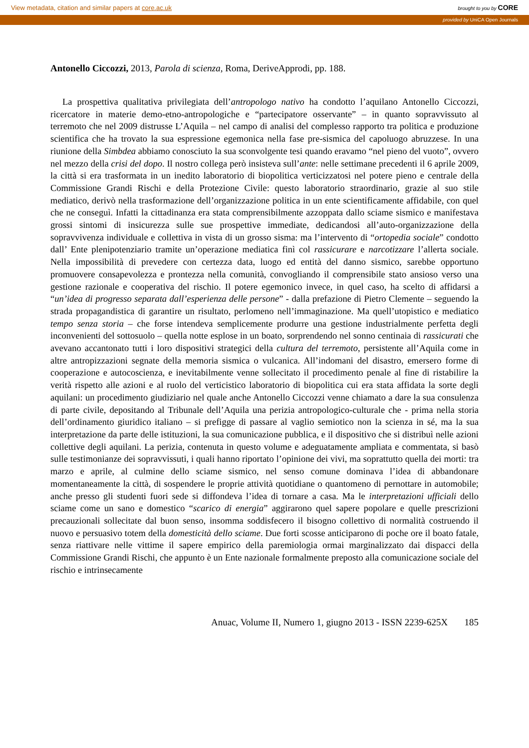View metadata, citation and similar papers at core.ac.uk brought to you by CORE
provided by UniCA Open Journals
Antonello Ciccozzi, 2013, Parola di scienza, Roma, DeriveApprodi, pp. 188.
La prospettiva qualitativa privilegiata dell’antropologo nativo ha condotto l’aquilano Antonello Ciccozzi, ricercatore in materie demo-etno-antropologiche e “partecipatore osservante” – in quanto sopravvissuto al terremoto che nel 2009 distrusse L’Aquila – nel campo di analisi del complesso rapporto tra politica e produzione scientifica che ha trovato la sua espressione egemonica nella fase pre-sismica del capoluogo abruzzese. In una riunione della Simbdea abbiamo conosciuto la sua sconvolgente tesi quando eravamo “nel pieno del vuoto”, ovvero nel mezzo della crisi del dopo. Il nostro collega però insisteva sull’ante: nelle settimane precedenti il 6 aprile 2009, la città si era trasformata in un inedito laboratorio di biopolitica verticizzatosi nel potere pieno e centrale della Commissione Grandi Rischi e della Protezione Civile: questo laboratorio straordinario, grazie al suo stile mediatico, derivò nella trasformazione dell’organizzazione politica in un ente scientificamente affidabile, con quel che ne conseguì. Infatti la cittadinanza era stata comprensibilmente azzoppata dallo sciame sismico e manifestava grossi sintomi di insicurezza sulle sue prospettive immediate, dedicandosi all’auto-organizzazione della sopravvivenza individuale e collettiva in vista di un grosso sisma: ma l’intervento di “ortopedia sociale” condotto dall’ Ente plenipotenziario tramite un’operazione mediatica finì col rassicurare e narcotizzare l’allerta sociale. Nella impossibilità di prevedere con certezza data, luogo ed entità del danno sismico, sarebbe opportuno promuovere consapevolezza e prontezza nella comunità, convogliando il comprensibile stato ansioso verso una gestione razionale e cooperativa del rischio. Il potere egemonico invece, in quel caso, ha scelto di affidarsi a “un’idea di progresso separata dall’esperienza delle persone” - dalla prefazione di Pietro Clemente – seguendo la strada propagandistica di garantire un risultato, perlomeno nell’immaginazione. Ma quell’utopistico e mediatico tempo senza storia – che forse intendeva semplicemente produrre una gestione industrialmente perfetta degli inconvenienti del sottosuolo – quella notte esplose in un boato, sorprendendo nel sonno centinaia di rassicurati che avevano accantonato tutti i loro dispositivi strategici della cultura del terremoto, persistente all’Aquila come in altre antropizzazioni segnate della memoria sismica o vulcanica. All’indomani del disastro, emersero forme di cooperazione e autocoscienza, e inevitabilmente venne sollecitato il procedimento penale al fine di ristabilire la verità rispetto alle azioni e al ruolo del verticistico laboratorio di biopolitica cui era stata affidata la sorte degli aquilani: un procedimento giudiziario nel quale anche Antonello Ciccozzi venne chiamato a dare la sua consulenza di parte civile, depositando al Tribunale dell’Aquila una perizia antropologico-culturale che - prima nella storia dell’ordinamento giuridico italiano – si prefigge di passare al vaglio semiotico non la scienza in sé, ma la sua interpretazione da parte delle istituzioni, la sua comunicazione pubblica, e il dispositivo che si distribuì nelle azioni collettive degli aquilani. La perizia, contenuta in questo volume e adeguatamente ampliata e commentata, si basò sulle testimonianze dei sopravvissuti, i quali hanno riportato l’opinione dei vivi, ma soprattutto quella dei morti: tra marzo e aprile, al culmine dello sciame sismico, nel senso comune dominava l’idea di abbandonare momentaneamente la città, di sospendere le proprie attività quotidiane o quantomeno di pernottare in automobile; anche presso gli studenti fuori sede si diffondeva l’idea di tornare a casa. Ma le interpretazioni ufficiali dello sciame come un sano e domestico “scarico di energia” aggirarono quel sapere popolare e quelle prescrizioni precauzionali sollecitate dal buon senso, insomma soddisfecero il bisogno collettivo di normalità costruendo il nuovo e persuasivo totem della domesticità dello sciame. Due forti scosse anticiparono di poche ore il boato fatale, senza riattivare nelle vittime il sapere empirico della paremiologia ormai marginalizzato dai dispacci della Commissione Grandi Rischi, che appunto è un Ente nazionale formalmente preposto alla comunicazione sociale del rischio e intrinsecamente
Anuac, Volume II, Numero 1, giugno 2013 - ISSN 2239-625X 185